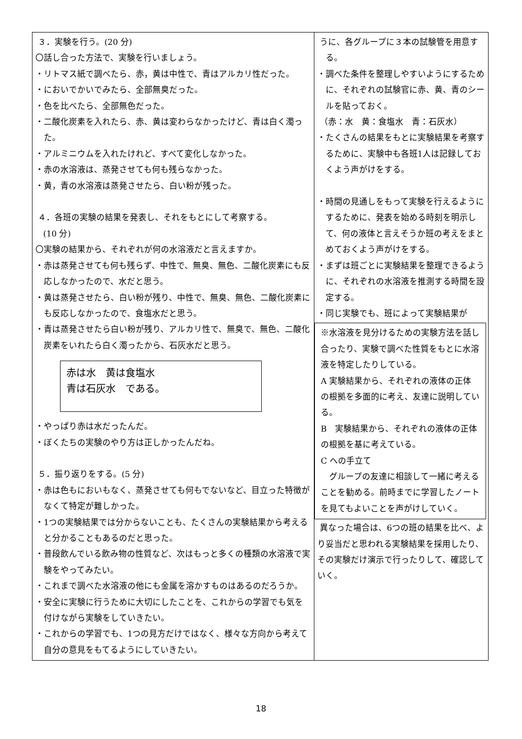| ３．実験を行う。(20 分) 〇話し合った方法で、実験を行いましょう。 ・リトマス紙で調べたら、赤，黄は中性で、青はアルカリ性だった。 ・においでかいでみたら、全部無臭だった。 ・色を比べたら、全部無色だった。 ・二酸化炭素を入れたら、赤、黄は変わらなかったけど、青は白く濁った。 ・アルミニウムを入れたけれど、すべて変化しなかった。 ・赤の水溶液は、蒸発させても何も残らなかった。 ・黄，青の水溶液は蒸発させたら、白い粉が残った。 ４．各班の実験の結果を発表し、それをもとにして考察する。 (10 分) 〇実験の結果から、それぞれが何の水溶液だと言えますか。 ・赤は蒸発させても何も残らず、中性で、無臭、無色、二酸化炭素にも反応しなかったので、水だと思う。 ・黄は蒸発させたら、白い粉が残り、中性で、無臭、無色、二酸化炭素にも反応しなかったので、食塩水だと思う。 ・青は蒸発させたら白い粉が残り、アルカリ性で、無臭で、無色、二酸化炭素をいれたら白く濁ったから、石灰水だと思う。 赤は水 黄は食塩水 青は石灰水 である。 ・やっぱり赤は水だったんだ。 ・ぼくたちの実験のやり方は正しかったんだね。 ５．振り返りをする。(5 分) ・赤は色もにおいもなく、蒸発させても何もでないなど、目立った特徴がなくて特定が難しかった。 ・1つの実験結果では分からないことも、たくさんの実験結果から考えると分かることもあるのだと思った。 ・普段飲んでいる飲み物の性質など、次はもっと多くの種類の水溶液で実験をやってみたい。 ・これまで調べた水溶液の他にも金属を溶かすものはあるのだろうか。 ・安全に実験に行うために大切にしたことを、これからの学習でも気を付けながら実験をしていきたい。 ・これからの学習でも、1つの見方だけではなく、様々な方向から考えて自分の意見をもてるようにしていきたい。 | うに、各グループに３本の試験管を用意する。 ・調べた条件を整理しやすいようにするために、それぞれの試験官に赤、黄、青のシールを貼っておく。 （赤：水 黄：食塩水 青：石灰水） ・たくさんの結果をもとに実験結果を考察するために、実験中も各班1人は記録しておくよう声がけをする。 ・時間の見通しをもって実験を行えるようにするために、発表を始める時刻を明示して、何の液体と言えそうか班の考えをまとめておくよう声がけをする。 ・まずは班ごとに実験結果を整理できるように、それぞれの水溶液を推測する時間を設定する。 ・同じ実験でも、班によって実験結果が ※水溶液を見分けるための実験方法を話し合ったり、実験で調べた性質をもとに水溶液を特定したりしている。 A 実験結果から、それぞれの液体の正体の根拠を多面的に考え、友達に説明している。 B 実験結果から、それぞれの液体の正体の根拠を基に考えている。 C への手立て グループの友達に相談して一緒に考えることを勧める。前時までに学習したノートを見てもよいことを声がけしていく。 異なった場合は、6つの班の結果を比べ、より妥当だと思われる実験結果を採用したり、その実験だけ演示で行ったりして、確認していく。 |
18